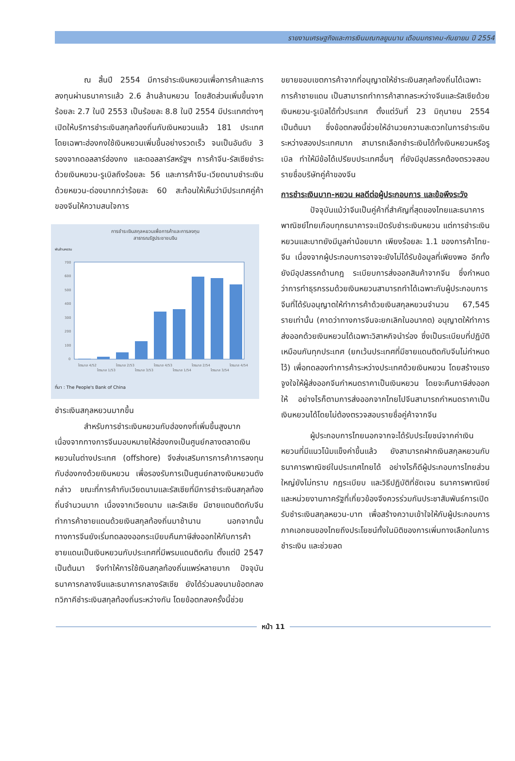รายงานเศรษฐกิจและการเงินมณฑลยูนนาน เดือนมกราคม-กันยายน ปี 2554
ณ สิ้นปี 2554 มีการชำระเงินหยวนเพื่อการค้าและการลงทุนผ่านธนาคารแล้ว 2.6 ล้านล้านหยวน โดยสัดส่วนเพิ่มขึ้นจากร้อยละ 2.7 ในปี 2553 เป็นร้อยละ 8.8 ในปี 2554 มีประเทศต่างๆ เปิดให้บริการชำระเงินสกุลท้องถิ่นกับเงินหยวนแล้ว 181 ประเทศ โดยเฉพาะฮ่องกงใช้เงินหยวนเพิ่มขึ้นอย่างรวดเร็ว จนเป็นอันดับ 3 รองจากดอลลาร์ฮ่องกง และดอลลาร์สหรัฐฯ การค้าจีน-รัสเซียชำระด้วยเงินหยวน-รูเบิลถึงร้อยละ 56 และการค้าจีน-เวียดนามชำระเงินด้วยหยวน-ด่องมากกว่าร้อยละ 60 สะท้อนให้เห็นว่ามีประเทศคู่ค้าของจีนให้ความสนใจการ
การชำระเงินสกุลหยวนเพื่อการค้าและการลงทุน
สาธารณรัฐประชาชนจีน
พันล้านหยวน
700
600
500
400
300
200
100
0
ไตรมาส 4/52
ไตรมาส 1/53
ไตรมาส 2/53
ไตรมาส 3/53
ไตรมาส 4/53
ไตรมาส 1/54
ไตรมาส 2/54
ไตรมาส 3/54
ไตรมาส 4/54
ที่มา : The People's Bank of China
ชำระเงินสกุลหยวนมากขึ้น
สำหรับการชำระเงินหยวนกับฮ่องกงที่เพิ่มขึ้นสูงมาก เนื่องจากทางการจีนมอบหมายให้ฮ่องกงเป็นศูนย์กลางตลาดเงินหยวนในต่างประเทศ (offshore) จึงส่งเสริมการการค้าการลงทุนกับฮ่องกงด้วยเงินหยวน เพื่อรองรับการเป็นศูนย์กลางเงินหยวนดังกล่าว ขณะที่การค้ากับเวียดนามและรัสเซียที่มีการชำระเงินสกุลท้องถิ่นจำนวนมาก เนื่องจากเวียดนาม และรัสเซีย มีชายแดนติดกับจีน ทำการค้าชายแดนด้วยเงินสกุลท้องถิ่นมาช้านาน นอกจากนั้นทางการจีนยังเริ่มทดลองออกระเบียบคืนภาษีส่งออกให้กับการค้าชายแดนเป็นเงินหยวนกับประเทศที่มีพรมแดนติดกัน ตั้งแต่ปี 2547 เป็นต้นมา จึงทำให้การใช้เงินสกุลท้องถิ่นแพร่หลายมาก ปัจจุบันธนาคารกลางจีนและธนาคารกลางรัสเซีย ยังได้ร่วมลงนามข้อตกลงทวิภาคีชำระเงินสกุลท้องถิ่นระหว่างกัน โดยข้อตกลงครั้งนี้ช่วย
ขยายขอบเขตการค้าจากที่อนุญาตให้ชำระเงินสกุลท้องถิ่นได้เฉพาะการค้าชายแดน เป็นสามารถทำการค้าสากลระหว่างจีนและรัสเซียด้วยเงินหยวน-รูเบิลได้ทั่วประเทศ ตั้งแต่วันที่ 23 มิถุนายน 2554 เป็นต้นมา ซึ่งข้อตกลงนี้ช่วยให้อำนวยความสะดวกในการชำระเงินระหว่างสองประเทศมาก สามารถเลือกชำระเงินได้ทั้งเงินหยวนหรือรูเบิล ทำให้มีข้อได้เปรียบประเทศอื่นๆ ที่ยังมีอุปสรรคต้องตรวจสอบรายชื่อบริษัทคู่ค้าของจีน
การชำระเงินบาท-หยวน ผลดีต่อผู้ประกอบการ และข้อพึงระวัง
ปัจจุบันแม้ว่าจีนเป็นคู่ค้าที่สำคัญที่สุดของไทยและธนาคารพาณิชย์ไทยเกือบทุกธนาคารจะเปิดรับชำระเงินหยวน แต่การชำระเงินหยวนและบาทยังมีมูลค่าน้อยมาก เพียงร้อยละ 1.1 ของการค้าไทย-จีน เนื่องจากผู้ประกอบการอาจจะยังไม่ได้รับข้อมูลที่เพียงพอ อีกทั้งยังมีอุปสรรคด้านกฎ ระเบียบการส่งออกสินค้าจากจีน ซึ่งกำหนดว่าการทำธุรกรรมด้วยเงินหยวนสามารถทำได้เฉพาะกับผู้ประกอบการจีนที่ได้รับอนุญาตให้ทำการค้าด้วยเงินสกุลหยวนจำนวน 67,545 รายเท่านั้น (คาดว่าทางการจีนจะยกเลิกในอนาคต) อนุญาตให้ทำการส่งออกด้วยเงินหยวนได้เฉพาะวิสาหกิจนำร่อง ซึ่งเป็นระเบียบที่ปฏิบัติเหมือนกันทุกประเทศ (ยกเว้นประเทศที่มีชายแดนติดกับจีนไม่กำหนดไว้) เพื่อทดลองทำการค้าระหว่างประเทศด้วยเงินหยวน โดยสร้างแรงจูงใจให้ผู้ส่งออกจีนกำหนดราคาเป็นเงินหยวน โดยจะคืนภาษีส่งออกให้ อย่างไรก็ตามการส่งออกจากไทยไปจีนสามารถกำหนดราคาเป็นเงินหยวนได้โดยไม่ต้องตรวจสอบรายชื่อคู่ค้าจากจีน
ผู้ประกอบการไทยนอกจากจะได้รับประโยชน์จากค่าเงินหยวนที่มีแนวโน้มแข็งค่าขึ้นแล้ว ยังสามารถฝากเงินสกุลหยวนกับธนาคารพาณิชย์ในประเทศไทยได้ อย่างไรก็ดีผู้ประกอบการไทยส่วนใหญ่ยังไม่ทราบ กฎระเบียบ และวิธีปฏิบัติที่ชัดเจน ธนาคารพาณิชย์และหน่วยงานภาครัฐที่เกี่ยวข้องจึงควรร่วมกันประชาสัมพันธ์การเปิดรับชำระเงินสกุลหยวน-บาท เพื่อสร้างความเข้าใจให้กับผู้ประกอบการภาคเอกชนของไทยถึงประโยชน์ทั้งในมิติของการเพิ่มทางเลือกในการชำระเงิน และช่วยลด
หน้า 11